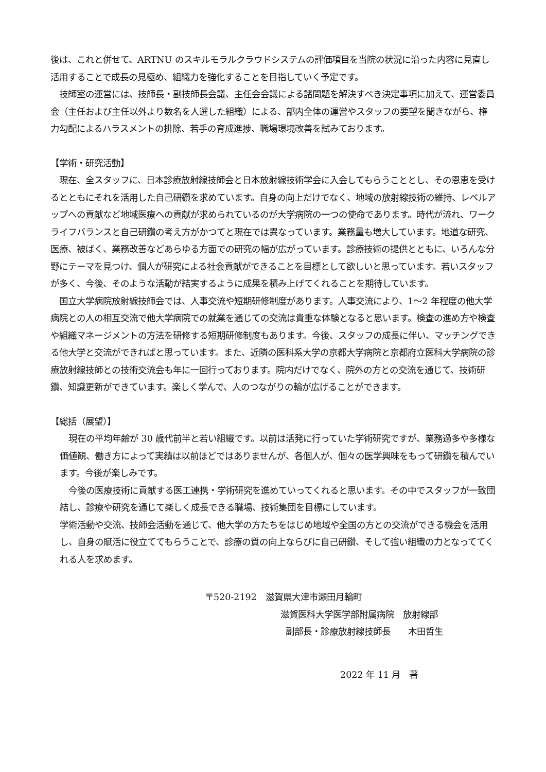後は、これと併せて、ARTNU のスキルモラルクラウドシステムの評価項目を当院の状況に沿った内容に見直し活用することで成長の見極め、組織力を強化することを目指していく予定です。
　技師室の運営には、技師長・副技師長会議、主任会会議による諸問題を解決すべき決定事項に加えて、運営委員会（主任および主任以外より数名を人選した組織）による、部内全体の運営やスタッフの要望を聞きながら、権力勾配によるハラスメントの排除、若手の育成進捗、職場環境改善を試みております。
【学術・研究活動】
　現在、全スタッフに、日本診療放射線技師会と日本放射線技術学会に入会してもらうこととし、その恩恵を受けるとともにそれを活用した自己研鑽を求めています。自身の向上だけでなく、地域の放射線技術の維持、レベルアップへの貢献など地域医療への貢献が求められているのが大学病院の一つの使命であります。時代が流れ、ワークライフバランスと自己研鑽の考え方がかつてと現在では異なっています。業務量も増大しています。地道な研究、医療、被ばく、業務改善などあらゆる方面での研究の幅が広がっています。診療技術の提供とともに、いろんな分野にテーマを見つけ、個人が研究による社会貢献ができることを目標として欲しいと思っています。若いスタッフが多く、今後、そのような活動が結実するように成果を積み上げてくれることを期待しています。
　国立大学病院放射線技師会では、人事交流や短期研修制度があります。人事交流により、1〜2 年程度の他大学病院との人の相互交流で他大学病院での就業を通じての交流は貴重な体験となると思います。検査の進め方や検査や組織マネージメントの方法を研修する短期研修制度もあります。今後、スタッフの成長に伴い、マッチングできる他大学と交流ができればと思っています。また、近隣の医科系大学の京都大学病院と京都府立医科大学病院の診療放射線技師との技術交流会も年に一回行っております。院内だけでなく、院外の方との交流を通じて、技術研鑽、知識更新ができています。楽しく学んで、人のつながりの輪が広げることができます。
【総括（展望）】
　現在の平均年齢が 30 歳代前半と若い組織です。以前は活発に行っていた学術研究ですが、業務過多や多様な価値観、働き方によって実績は以前ほどではありませんが、各個人が、個々の医学興味をもって研鑽を積んでいます。今後が楽しみです。
　今後の医療技術に貢献する医工連携・学術研究を進めていってくれると思います。その中でスタッフが一致団結し、診療や研究を通じて楽しく成長できる職場、技術集団を目標にしています。
学術活動や交流、技師会活動を通じて、他大学の方たちをはじめ地域や全国の方との交流ができる機会を活用し、自身の賦活に役立ててもらうことで、診療の質の向上ならびに自己研鑽、そして強い組織の力となっててくれる人を求めます。
〒520-2192　滋賀県大津市瀬田月輪町
滋賀医科大学医学部附属病院　放射線部
副部長・診療放射線技師長　　木田哲生
2022 年 11 月　著